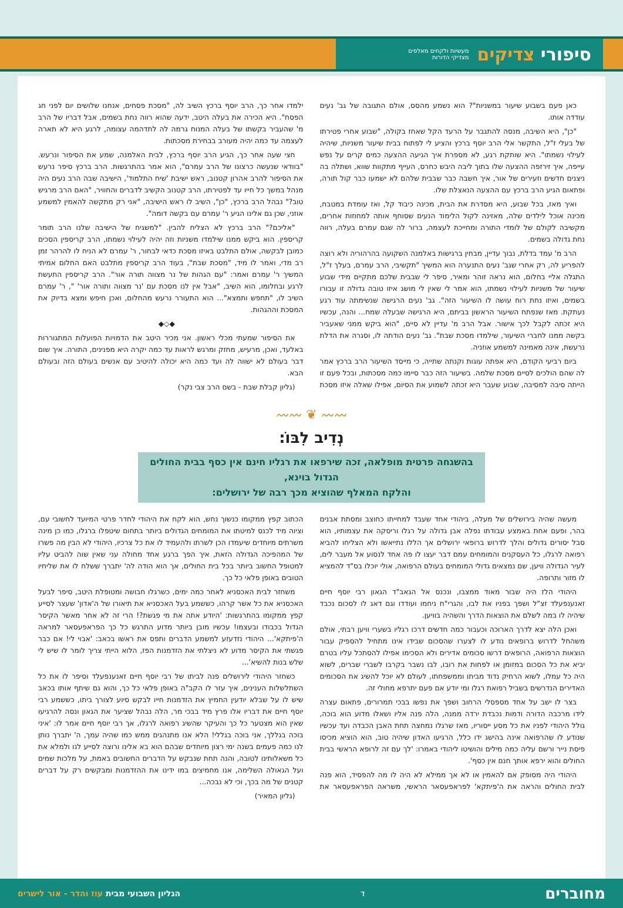סיפורי צדיקים
מעשיות ולקחים מאלפים
מצדיקי הדורות
כאן פעם בשבוע שיעור במשניות"? הוא נשמע מהסס, אולם התגובה של גב' נעים עודדה אותו.
"כן", היא השיבה, מנסה להתגבר על הרעד הקל שאחז בקולה, "שבוע אחרי פטירתו של בעלי ז"ל, התקשר אלי הרב יוסף ברכץ והציע לי לפתוח בבית שיעור משניות, שיהיה לעילוי נשמתו". היא שותקת רגע, לא מספרת איך הגיעה ההצעה כמים קרים על נפש עייפה, איך זירזפה ההצעה שלו בתוך ליבה היבש כחרס, העייף מתקוות שווא, ושתלה בה ניצנים חדשים וזעירים של אור, איך חשבה כבר שבבית שלהם לא ישמעו כבר קול תורה, ופתאום הגיע הרב ברכץ עם ההצעה הנאצלת שלו.
ואיך מאז, בכל שבוע, היא מסדרת את הבית, מכינה כיבוד קל, ואז עומדת במטבח, מכינה אוכל לילדים שלה, מאזינה לקול הלימוד הנעים שסוחף אותה למחוזות אחרים, מקשיבה לקולם של לומדי התורה ומחייכת לעצמה, ברור לה שגם עמרם בעלה, רווה נחת גדולה בשמים.
הרב מ' עמד בדלת, נבוך עדיין, מבחין ברגישות באלמנה השקועה בהרהוריה ולא רוצה להפריע לה, רק אחרי שגב' נעים התנערה הוא המשיך "תקשיבי, הרב עמרם, בעלך ז"ל, התגלה אליי בחלום, הוא נראה זוהר ומאיר, סיפר לי שבבית שלכם מתקיים מידי שבוע שיעור של משניות לעילוי נשמתו, הוא אמר לי שאין לי מושג איזו טובה גדולה זו עבורו בשמים, ואיזו נחת רוח עושה לו השיעור הזה". גב' נעים הרגישה שנשימתה עוד רגע נעתקת. מאז שנפתח השיעור הראשון בביתם, היא הרגישה שבעלה שמח... והנה, עכשיו היא זכתה לקבל לכך אישור. אבל הרב מ' עדיין לא סיים, "הוא ביקש ממני שאעביר בקשה ממנו לחברי השיעור, שילמדו מסכת שבת". גב' נעים הודתה לו, וסגרה את הדלת נרעשת, אינה מאמינה למשמע אוזניה.
ביום רביעי הקודם, היא אפתה עוגות וקנתה שתייה, כי מייסד השיעור הרב ברכץ אמר לה שהם הולכים לסיים מסכת שלמה. בשיעור הזה כבר סיימו כמה מסכתות, ובכל פעם זו הייתה סיבה למסיבה, שבוע שעבר היא זכתה לשמוע את הסיום, אפילו שאלה איזו מסכת ילמדו אחר כך, הרב יוסף ברכץ השיב לה, "מסכת פסחים, אנחנו שלושים יום לפני חג הפסח". היא הכירה את בעלה היטב, ידעה שהוא רווה נחת בשמים, אבל דבריו של הרב מ' שהעביר בקשתו של בעלה המנוח גרמה לה לתדהמה עצומה, לרגע היא לא תארה לעצמה עד כמה יהיה מעורב בבחירת מסכתות.
חצי שעה אחר כך, הגיע הרב יוסף ברכץ, לבית האלמנה, שמע את הסיפור ונרעש. "בוודאי שנעשה כרצונו של הרב עמרם", הוא אמר בהתרגשות. הרב ברכץ סיפר נרעש את הסיפור להרב אהרון קטנוב, ראש ישיבת 'שיח התלמוד', הישיבה שבה הרב נעים היה מנהל במשך כל חייו עד לפטירתו, הרב קטנוב הקשיב לדברים והחוויר, "האם הרב מרגיש טוב?" נבהל הרב ברכץ, "כן", השיב לו ראש הישיבה, "אני רק מתקשה להאמין למשמע אוזני, שכן גם אלינו הגיע ר' עמרם עם בקשה דומה".
"אליכם?" הרב ברכץ לא הצליח להבין. "למשגיח של הישיבה שלנו הרב תומר קריספין. הוא ביקש ממנו שילמדו משניות וזה יהיה לעילוי נשמתו, הרב קריספין הסכים כמובן לבקשה, אולם התלבט באיזו מסכת כדאי לבחור, ר' עמרם לא הניח לו להרהר זמן רב מדי, ואמר לו מיד, "מסכת שבת", בעוד הרב קריספין מתלבט האם החלום אמיתי המשיך ר' עמרם ואמר: "עם הגהות של נר מצווה תורה אור". הרב קריספין התעשת לרגע ובחלומו, הוא השיב, "אבל אין לנו מסכת עם 'נר מצווה ותורה אור' ", ר' עמרם השיב לו, "תחפש ותמצא"... הוא התעורר נרעש מהחלום, ואכן חיפש ומצא בדיוק את המסכת וההגהות.
◆◇◆
את הסיפור שמעתי מכלי ראשון. אני מכיר היטב את הדמויות הפועלות המתגוררות באלעד, ואכן, מרעיש, מחזק ומרגש לראות עד כמה יקרה היא מפנינים, התורה. איך שום דבר בעולם לא ישווה לה ועד כמה היא יכולה להיטיב עם אנשים בעולם הזה ובעולם הבא.
(גליון קבלת שבת - בשם הרב צבי נקר)
〰〰 ❦ 〰〰
נְדִיב לִבּוֹ:
בהשגחה פרטית מופלאה, זכה שירפאו את רגליו חינם אין כסף בבית החולים הגדול בוינא,
והלקח המאלף שהוציא מכך רבה של ירושלים:
מעשה שהיה בירושלים של מעלה, ביהודי אחד שעבד למחייתו כחוצב ומסתת אבנים בהר, ופעם אחת באמצע עבודתו נפלה אבן גדולה על רגלו וריסקה את עצמותיו, הוא סבל יסורים גדולים והלך לדרוש ברופאי ירושלים אך הללו נתייאשו ולא הצליחו להביא רפואה לרגלו, כל העסקנים והמומחים עמם דבר יעצו לו פה אחד לנסוע אל מעבר לים, לעיר הגדולה וויען, שם נמצאים גדולי המומחים בעולם הרפואה, אולי יוכלו בס"ד להמציא לו מזור ותרופה.
היהודי הלז היה שבור מאוד ממצבו, ונכנס אל הגאב"ד הגאון רבי יוסף חיים זאנענפעלד זצ"ל ושפך בפניו את לבו, והגרי"ח ניחמו ועודדו וגם דאג לו לסכום נכבד שיהיה לו במה לשלם את הוצאות הדרך והשהיה בוויען.
ואכן הלה יצא לדרך הארוכה וכעבור כמה חדשים דרכו רגליו בשערי וויען רבתי, אולם משהחל לדרוש ברופאים נודע לו לצערו שהסכום שבידו אינו מתחיל להספיק עבור הוצאות הרפואה, הרופאים דרשו סכומים אדירים ולא הסכימו אפילו להסתכל עליו בטרם יביא את כל הסכום במזומן או לפחות את רובו, לבו נשבר בקרבו לשברי שברים, לשוא היה כל עמלו, לשוא הרחיק נדוד מביתו וממשפחתו, לעולם לא יוכל להשיג את הסכומים האדירים הנדרשים בשביל רפואת רגלו ומי יודע אם פעם יתרפא מחולי זה.
בצר לו ישב על אחד מספסלי הרחוב ושפך את נפשו בבכי תמרורים, פתאום עצרה לידו מרכבה הדורה ודמות נכבדת ירדה ממנה, הלה פנה אליו ושאלו מדוע הוא בוכה, גולל היהודי לפניו את כל מסע ייסוריו, מאז שרגלו נמחצה תחת האבן הכבדה ועד עכשיו שנודע לו שהרפואה אינה בהישג ידו כלל, הרגיעו האדון שיהיה טוב, הוא הוציא מכיסו פיסת נייר ורשם עליה כמה מילים והושיטו ליהודי באמרו: 'לך עם זה לרופא הראשי בבית החולים והוא ירפא אותך חנם אין כסף'.
היהודי היה מסופק אם להאמין או לא אך ממילא לא היה לו מה להפסיד, הוא פנה לבית החולים והראה את ה'פיתקא' לפראפעסאר הראשי, משראה הפראפעסאר את הכתוב קפץ ממקומו כנשוך נחש, הוא לקח את היהודי לחדר פרטי המיועד לחשובי עם, וציוה מיד לכנס למיטתו את המומחים הגדולים ביותר בתחום שיטפלו ברגלו, כמו כן מינה משרתים מיוחדים שיעמדו הכן לשרתו ולהעמיד לו את כל צרכיו, היהודי לא הבין מה פשרו של המהפיכה הגדולה הזאת, איך הפך ברגע אחד מחולה עני שאין שוה להביט עליו למטופל החשוב ביותר בכל בית החולים, אך הוא הודה לה' יתברך ששלח לו את שליחיו הטובים באופן פלאי כל כך.
משחזר לבית האכסניא לאחר כמה ימים, כשרגלו חבושה ומטופלת היטב, סיפר לבעל האכסניא את כל אשר קרהו, כששמע בעל האכסניא את תיאורו של ה'אדון' שעצר לסייע קפץ ממקומו בהתרגשות: 'היודע אתה את מי פגשת?! הרי זה לא אחר מאשר הקיסר הגדול בכבודו ובעצמו! עכשיו מובן ביותר מדוע התרגש כל כך הפראפעסאר למראה ה'פיתקא'... היהודי נזדעזע למשמע הדברים ותפס את ראשו בכאב: 'אבוי לי! אם כבר פגשתי את הקיסר מדוע לא ניצלתי את הזדמנות הפז, הלוא הייתי צריך לומר לו שיש לי שלש בנות להשיא'...
כשחזר היהודי לירושלים פנה לביתו של רבי יוסף חיים זאנענפעלד וסיפר לו את כל השתלשלות הענינים, איך עזר לו הקב"ה באופן פלאי כל כך, והוא גם שיתף אותו בכאב שיש לו על שבלא יודעין החמיץ את הזדמנות חייו לבקש סיוע לצורך ביתו, כששמע רבי יוסף חיים את דבריו אלו פרץ מיד בבכי מר, הלה נבהל שציער את הגאון ונסה להרגיעו שאין הוא מצטער כל כך והעיקר שהשיג רפואה לרגלו, אך רבי יוסף חיים אמר לו: 'איני בוכה בגללך, אני בוכה בגללי! הלא אנו מתנהגים ממש כמו שהיה עמך, ה' יתברך נותן לנו כמה פעמים בשנה ימי רצון מיוחדים שבהם הוא בא אלינו ורוצה לסייע לנו ולמלא את כל משאלותינו לטובה, והנה תחת שנבקש על הדברים החשובים באמת, על מלכות שמים ועל הגאולה השלימה, אנו מחמיצים במו ידינו את ההזדמנות ומבקשים רק על דברים קטנים של מה בכך, וכי לא נבכה...
(גליון המאיר)
מחוברים ד הגליון השבועי מבית עוז והדר - אור לישרים